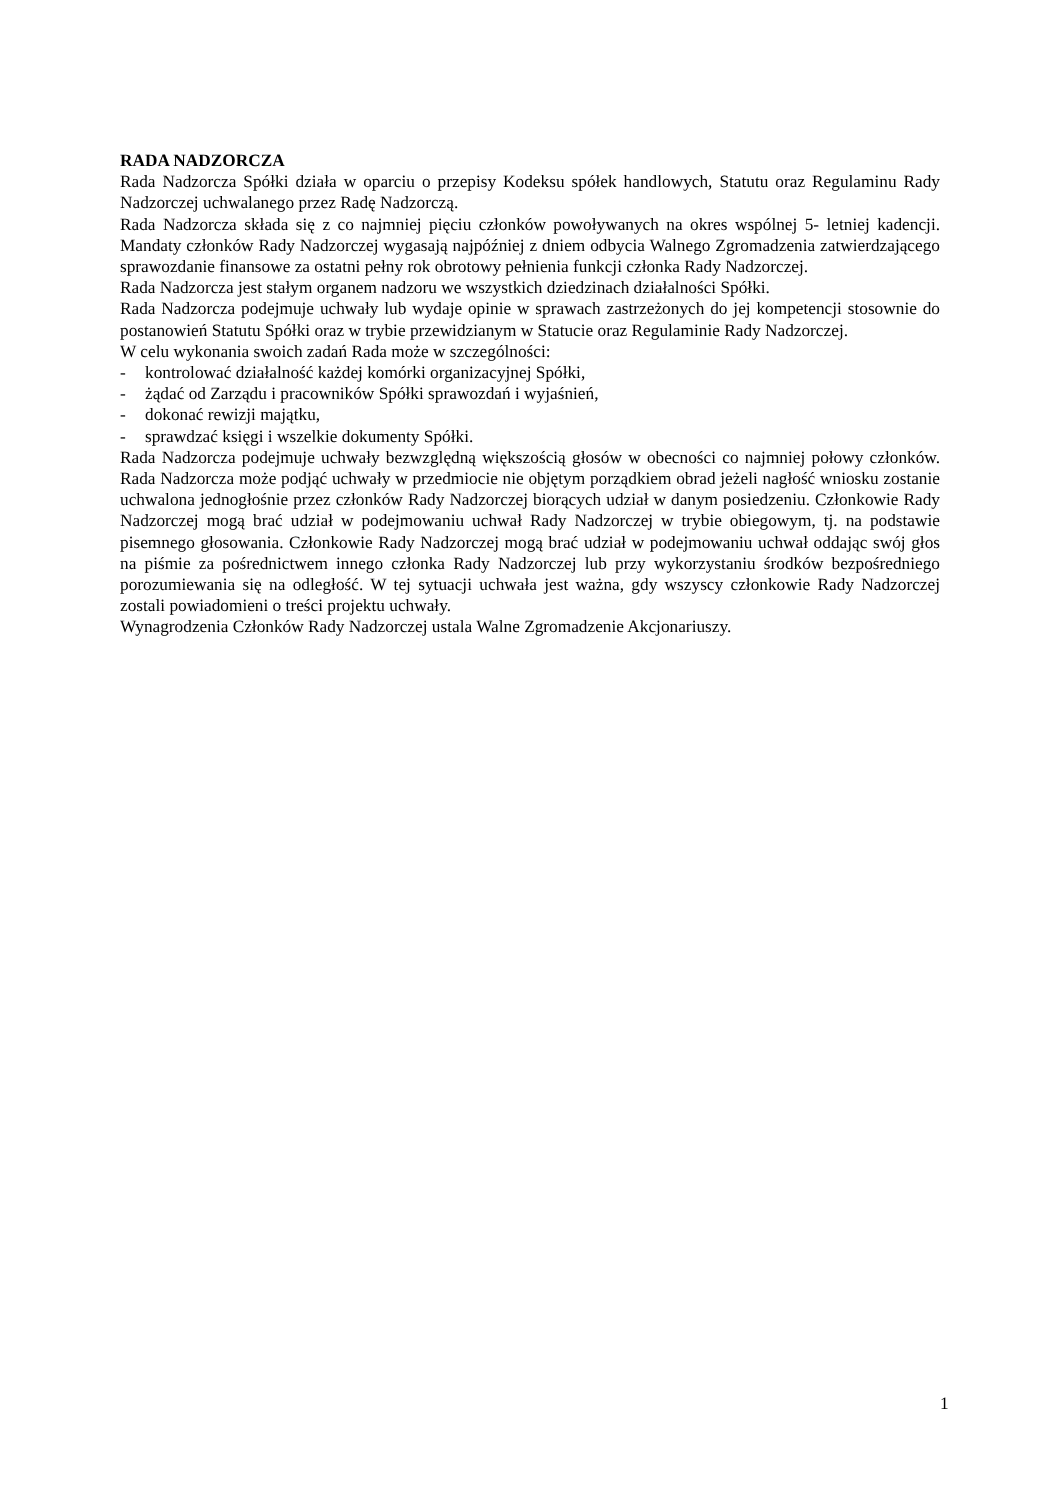RADA NADZORCZA
Rada Nadzorcza Spółki działa w oparciu o przepisy Kodeksu spółek handlowych, Statutu oraz Regulaminu Rady Nadzorczej uchwalanego przez Radę Nadzorczą.
Rada Nadzorcza składa się z co najmniej pięciu członków powoływanych na okres wspólnej 5- letniej kadencji. Mandaty członków Rady Nadzorczej wygasają najpóźniej z dniem odbycia Walnego Zgromadzenia zatwierdzającego sprawozdanie finansowe za ostatni pełny rok obrotowy pełnienia funkcji członka Rady Nadzorczej.
Rada Nadzorcza jest stałym organem nadzoru we wszystkich dziedzinach działalności Spółki.
Rada Nadzorcza podejmuje uchwały lub wydaje opinie w sprawach zastrzeżonych do jej kompetencji stosownie do postanowień Statutu Spółki oraz w trybie przewidzianym w Statucie oraz Regulaminie Rady Nadzorczej.
W celu wykonania swoich zadań Rada może w szczególności:
- kontrolować działalność każdej komórki organizacyjnej Spółki,
- żądać od Zarządu i pracowników Spółki sprawozdań i wyjaśnień,
- dokonać rewizji majątku,
- sprawdzać księgi i wszelkie dokumenty Spółki.
Rada Nadzorcza podejmuje uchwały bezwzględną większością głosów w obecności co najmniej połowy członków. Rada Nadzorcza może podjąć uchwały w przedmiocie nie objętym porządkiem obrad jeżeli nagłość wniosku zostanie uchwalona jednogłośnie przez członków Rady Nadzorczej biorących udział w danym posiedzeniu. Członkowie Rady Nadzorczej mogą brać udział w podejmowaniu uchwał Rady Nadzorczej w trybie obiegowym, tj. na podstawie pisemnego głosowania. Członkowie Rady Nadzorczej mogą brać udział w podejmowaniu uchwał oddając swój głos na piśmie za pośrednictwem innego członka Rady Nadzorczej lub przy wykorzystaniu środków bezpośredniego porozumiewania się na odległość. W tej sytuacji uchwała jest ważna, gdy wszyscy członkowie Rady Nadzorczej zostali powiadomieni o treści projektu uchwały.
Wynagrodzenia Członków Rady Nadzorczej ustala Walne Zgromadzenie Akcjonariuszy.
1